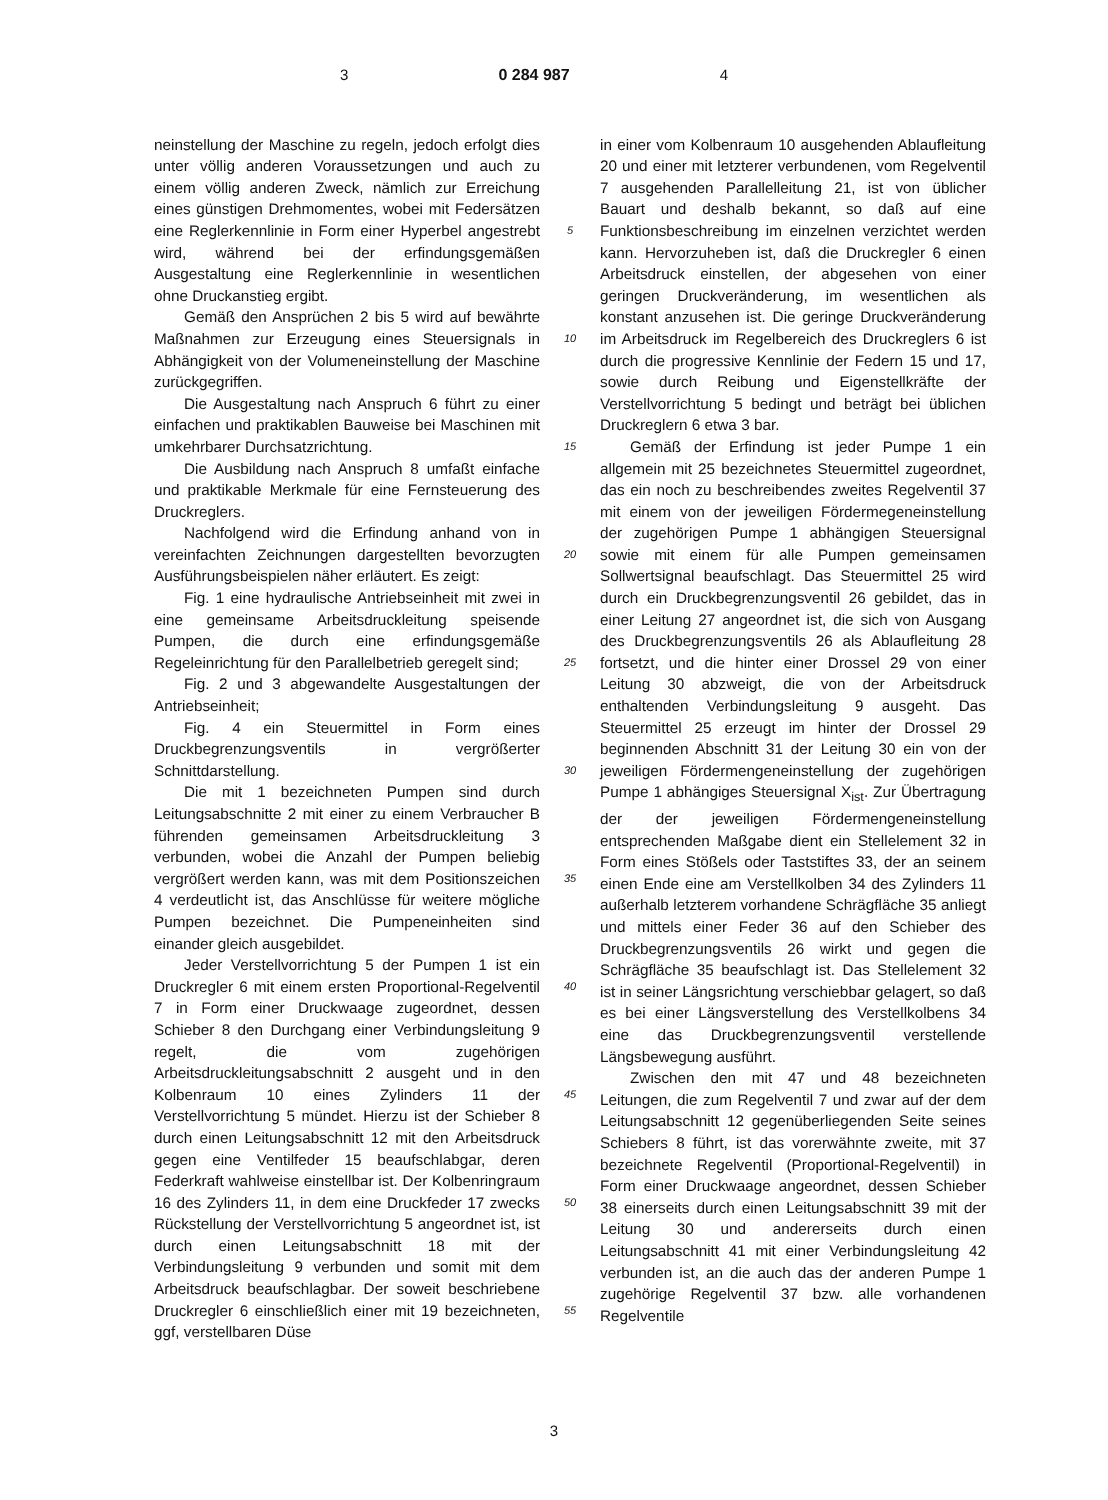3 0 284 987 4
neinstellung der Maschine zu regeln, jedoch erfolgt dies unter völlig anderen Voraussetzungen und auch zu einem völlig anderen Zweck, nämlich zur Erreichung eines günstigen Drehmomentes, wobei mit Federsätzen eine Reglerkennlinie in Form einer Hyperbel angestrebt wird, während bei der erfindungsgemäßen Ausgestaltung eine Reglerkennlinie in wesentlichen ohne Druckanstieg ergibt.
Gemäß den Ansprüchen 2 bis 5 wird auf bewährte Maßnahmen zur Erzeugung eines Steuersignals in Abhängigkeit von der Volumeneinstellung der Maschine zurückgegriffen.
Die Ausgestaltung nach Anspruch 6 führt zu einer einfachen und praktikablen Bauweise bei Maschinen mit umkehrbarer Durchsatzrichtung.
Die Ausbildung nach Anspruch 8 umfaßt einfache und praktikable Merkmale für eine Fernsteuerung des Druckreglers.
Nachfolgend wird die Erfindung anhand von in vereinfachten Zeichnungen dargestellten bevorzugten Ausführungsbeispielen näher erläutert. Es zeigt:
Fig. 1 eine hydraulische Antriebseinheit mit zwei in eine gemeinsame Arbeitsdruckleitung speisende Pumpen, die durch eine erfindungsgemäße Regeleinrichtung für den Parallelbetrieb geregelt sind;
Fig. 2 und 3 abgewandelte Ausgestaltungen der Antriebseinheit;
Fig. 4 ein Steuermittel in Form eines Druckbegrenzungsventils in vergrößerter Schnittdarstellung.
Die mit 1 bezeichneten Pumpen sind durch Leitungsabschnitte 2 mit einer zu einem Verbraucher B führenden gemeinsamen Arbeitsdruckleitung 3 verbunden, wobei die Anzahl der Pumpen beliebig vergrößert werden kann, was mit dem Positionszeichen 4 verdeutlicht ist, das Anschlüsse für weitere mögliche Pumpen bezeichnet. Die Pumpeneinheiten sind einander gleich ausgebildet.
Jeder Verstellvorrichtung 5 der Pumpen 1 ist ein Druckregler 6 mit einem ersten Proportional-Regelventil 7 in Form einer Druckwaage zugeordnet, dessen Schieber 8 den Durchgang einer Verbindungsleitung 9 regelt, die vom zugehörigen Arbeitsdruckleitungsabschnitt 2 ausgeht und in den Kolbenraum 10 eines Zylinders 11 der Verstellvorrichtung 5 mündet. Hierzu ist der Schieber 8 durch einen Leitungsabschnitt 12 mit den Arbeitsdruck gegen eine Ventilfeder 15 beaufschlabgar, deren Federkraft wahlweise einstellbar ist. Der Kolbenringraum 16 des Zylinders 11, in dem eine Druckfeder 17 zwecks Rückstellung der Verstellvorrichtung 5 angeordnet ist, ist durch einen Leitungsabschnitt 18 mit der Verbindungsleitung 9 verbunden und somit mit dem Arbeitsdruck beaufschlagbar. Der soweit beschriebene Druckregler 6 einschließlich einer mit 19 bezeichneten, ggf, verstellbaren Düse
5
10
15
20
25
30
35
40
45
50
55
in einer vom Kolbenraum 10 ausgehenden Ablaufleitung 20 und einer mit letzterer verbundenen, vom Regelventil 7 ausgehenden Parallelleitung 21, ist von üblicher Bauart und deshalb bekannt, so daß auf eine Funktionsbeschreibung im einzelnen verzichtet werden kann. Hervorzuheben ist, daß die Druckregler 6 einen Arbeitsdruck einstellen, der abgesehen von einer geringen Druckveränderung, im wesentlichen als konstant anzusehen ist. Die geringe Druckveränderung im Arbeitsdruck im Regelbereich des Druckreglers 6 ist durch die progressive Kennlinie der Federn 15 und 17, sowie durch Reibung und Eigenstellkräfte der Verstellvorrichtung 5 bedingt und beträgt bei üblichen Druckreglern 6 etwa 3 bar.
Gemäß der Erfindung ist jeder Pumpe 1 ein allgemein mit 25 bezeichnetes Steuermittel zugeordnet, das ein noch zu beschreibendes zweites Regelventil 37 mit einem von der jeweiligen Fördermegeneinstellung der zugehörigen Pumpe 1 abhängigen Steuersignal sowie mit einem für alle Pumpen gemeinsamen Sollwertsignal beaufschlagt. Das Steuermittel 25 wird durch ein Druckbegrenzungsventil 26 gebildet, das in einer Leitung 27 angeordnet ist, die sich von Ausgang des Druckbegrenzungsventils 26 als Ablaufleitung 28 fortsetzt, und die hinter einer Drossel 29 von einer Leitung 30 abzweigt, die von der Arbeitsdruck enthaltenden Verbindungsleitung 9 ausgeht. Das Steuermittel 25 erzeugt im hinter der Drossel 29 beginnenden Abschnitt 31 der Leitung 30 ein von der jeweiligen Fördermengeneinstellung der zugehörigen Pumpe 1 abhängiges Steuersignal X<sub>ist</sub>. Zur Übertragung der der jeweiligen Fördermengeneinstellung entsprechenden Maßgabe dient ein Stellelement 32 in Form eines Stößels oder Taststiftes 33, der an seinem einen Ende eine am Verstellkolben 34 des Zylinders 11 außerhalb letzterem vorhandene Schrägfläche 35 anliegt und mittels einer Feder 36 auf den Schieber des Druckbegrenzungsventils 26 wirkt und gegen die Schrägfläche 35 beaufschlagt ist. Das Stellelement 32 ist in seiner Längsrichtung verschiebbar gelagert, so daß es bei einer Längsverstellung des Verstellkolbens 34 eine das Druckbegrenzungsventil verstellende Längsbewegung ausführt.
Zwischen den mit 47 und 48 bezeichneten Leitungen, die zum Regelventil 7 und zwar auf der dem Leitungsabschnitt 12 gegenüberliegenden Seite seines Schiebers 8 führt, ist das vorerwähnte zweite, mit 37 bezeichnete Regelventil (Proportional-Regelventil) in Form einer Druckwaage angeordnet, dessen Schieber 38 einerseits durch einen Leitungsabschnitt 39 mit der Leitung 30 und andererseits durch einen Leitungsabschnitt 41 mit einer Verbindungsleitung 42 verbunden ist, an die auch das der anderen Pumpe 1 zugehörige Regelventil 37 bzw. alle vorhandenen Regelventile
3